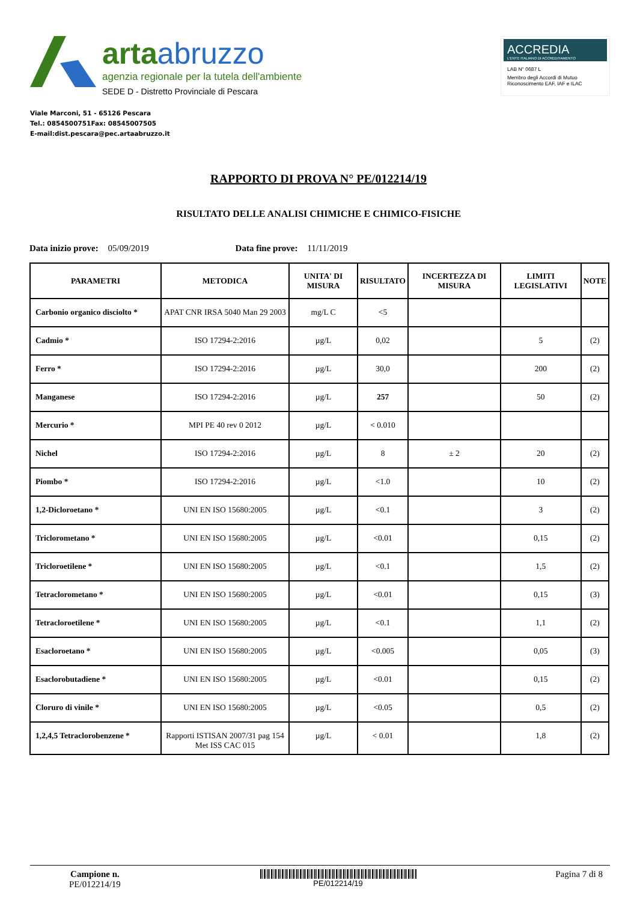arta abruzzo
agenzia regionale per la tutela dell'ambiente
SEDE D - Distretto Provinciale di Pescara
ACCREDIA
L'ENTE ITALIANO DI ACCREDITAMENTO
LAB N° 0687 L
Membro degli Accordi di Mutuo Riconoscimento EAF, IAF e ILAC
Viale Marconi, 51 - 65126 Pescara
Tel.: 0854500751Fax: 08545007505
E-mail:dist.pescara@pec.artaabruzzo.it
RAPPORTO DI PROVA N° PE/012214/19
RISULTATO DELLE ANALISI CHIMICHE E CHIMICO-FISICHE
Data inizio prove: 05/09/2019 Data fine prove: 11/11/2019
| PARAMETRI | METODICA | UNITA' DI MISURA | RISULTATO | INCERTEZZA DI MISURA | LIMITI LEGISLATIVI | NOTE |
| --- | --- | --- | --- | --- | --- | --- |
| Carbonio organico disciolto * | APAT CNR IRSA 5040 Man 29 2003 | mg/L C | <5 | | | |
| Cadmio * | ISO 17294-2:2016 | µg/L | 0,02 | | 5 | (2) |
| Ferro * | ISO 17294-2:2016 | µg/L | 30,0 | | 200 | (2) |
| Manganese | ISO 17294-2:2016 | µg/L | 257 | | 50 | (2) |
| Mercurio * | MPI PE 40 rev 0 2012 | µg/L | < 0.010 | | | |
| Nichel | ISO 17294-2:2016 | µg/L | 8 | ± 2 | 20 | (2) |
| Piombo * | ISO 17294-2:2016 | µg/L | <1.0 | | 10 | (2) |
| 1,2-Dicloroetano * | UNI EN ISO 15680:2005 | µg/L | <0.1 | | 3 | (2) |
| Triclorometano * | UNI EN ISO 15680:2005 | µg/L | <0.01 | | 0,15 | (2) |
| Tricloroetilene * | UNI EN ISO 15680:2005 | µg/L | <0.1 | | 1,5 | (2) |
| Tetraclorometano * | UNI EN ISO 15680:2005 | µg/L | <0.01 | | 0,15 | (3) |
| Tetracloroetilene * | UNI EN ISO 15680:2005 | µg/L | <0.1 | | 1,1 | (2) |
| Esacloroetano * | UNI EN ISO 15680:2005 | µg/L | <0.005 | | 0,05 | (3) |
| Esaclorobutadiene * | UNI EN ISO 15680:2005 | µg/L | <0.01 | | 0,15 | (2) |
| Cloruro di vinile * | UNI EN ISO 15680:2005 | µg/L | <0.05 | | 0,5 | (2) |
| 1,2,4,5 Tetraclorobenzene * | Rapporti ISTISAN 2007/31 pag 154 Met ISS CAC 015 | µg/L | < 0.01 | | 1,8 | (2) |
Campione n.
PE/012214/19
PE/012214/19
Pagina 7 di 8